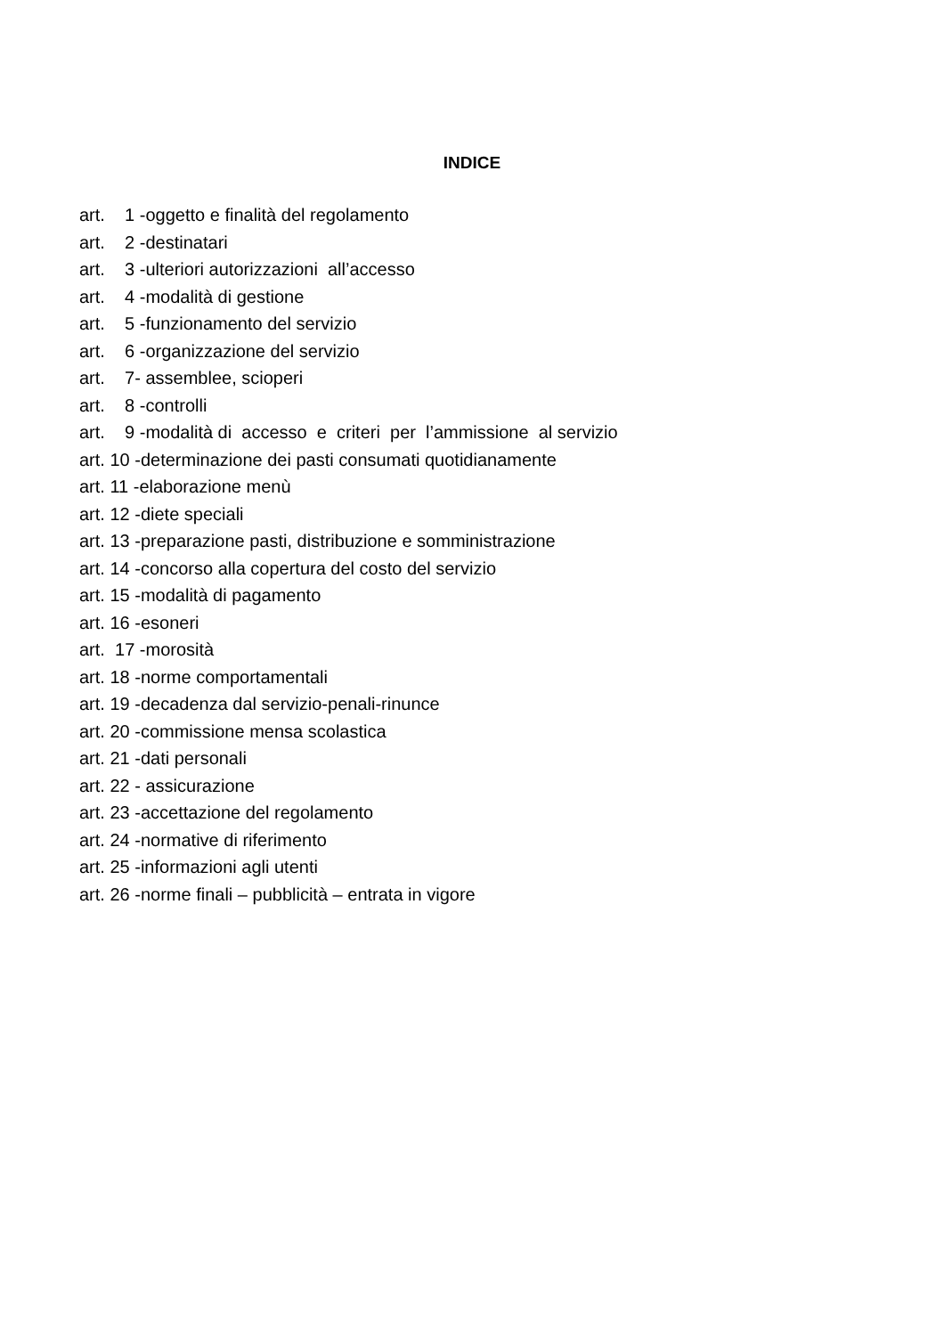INDICE
art. 1 -oggetto e finalità del regolamento art. 2 -destinatari art. 3 -ulteriori autorizzazioni all’accesso art. 4 -modalità di gestione art. 5 -funzionamento del servizio art. 6 -organizzazione del servizio art. 7- assemblee, scioperi art. 8 -controlli art. 9 -modalità di accesso e criteri per l’ammissione al servizio art. 10 -determinazione dei pasti consumati quotidianamente art. 11 -elaborazione menù art. 12 -diete speciali art. 13 -preparazione pasti, distribuzione e somministrazione art. 14 -concorso alla copertura del costo del servizio art. 15 -modalità di pagamento art. 16 -esoneri art. 17 -morosità art. 18 -norme comportamentali art. 19 -decadenza dal servizio-penali-rinunce art. 20 -commissione mensa scolastica art. 21 -dati personali art. 22 - assicurazione art. 23 -accettazione del regolamento art. 24 -normative di riferimento art. 25 -informazioni agli utenti art. 26 -norme finali – pubblicità – entrata in vigore